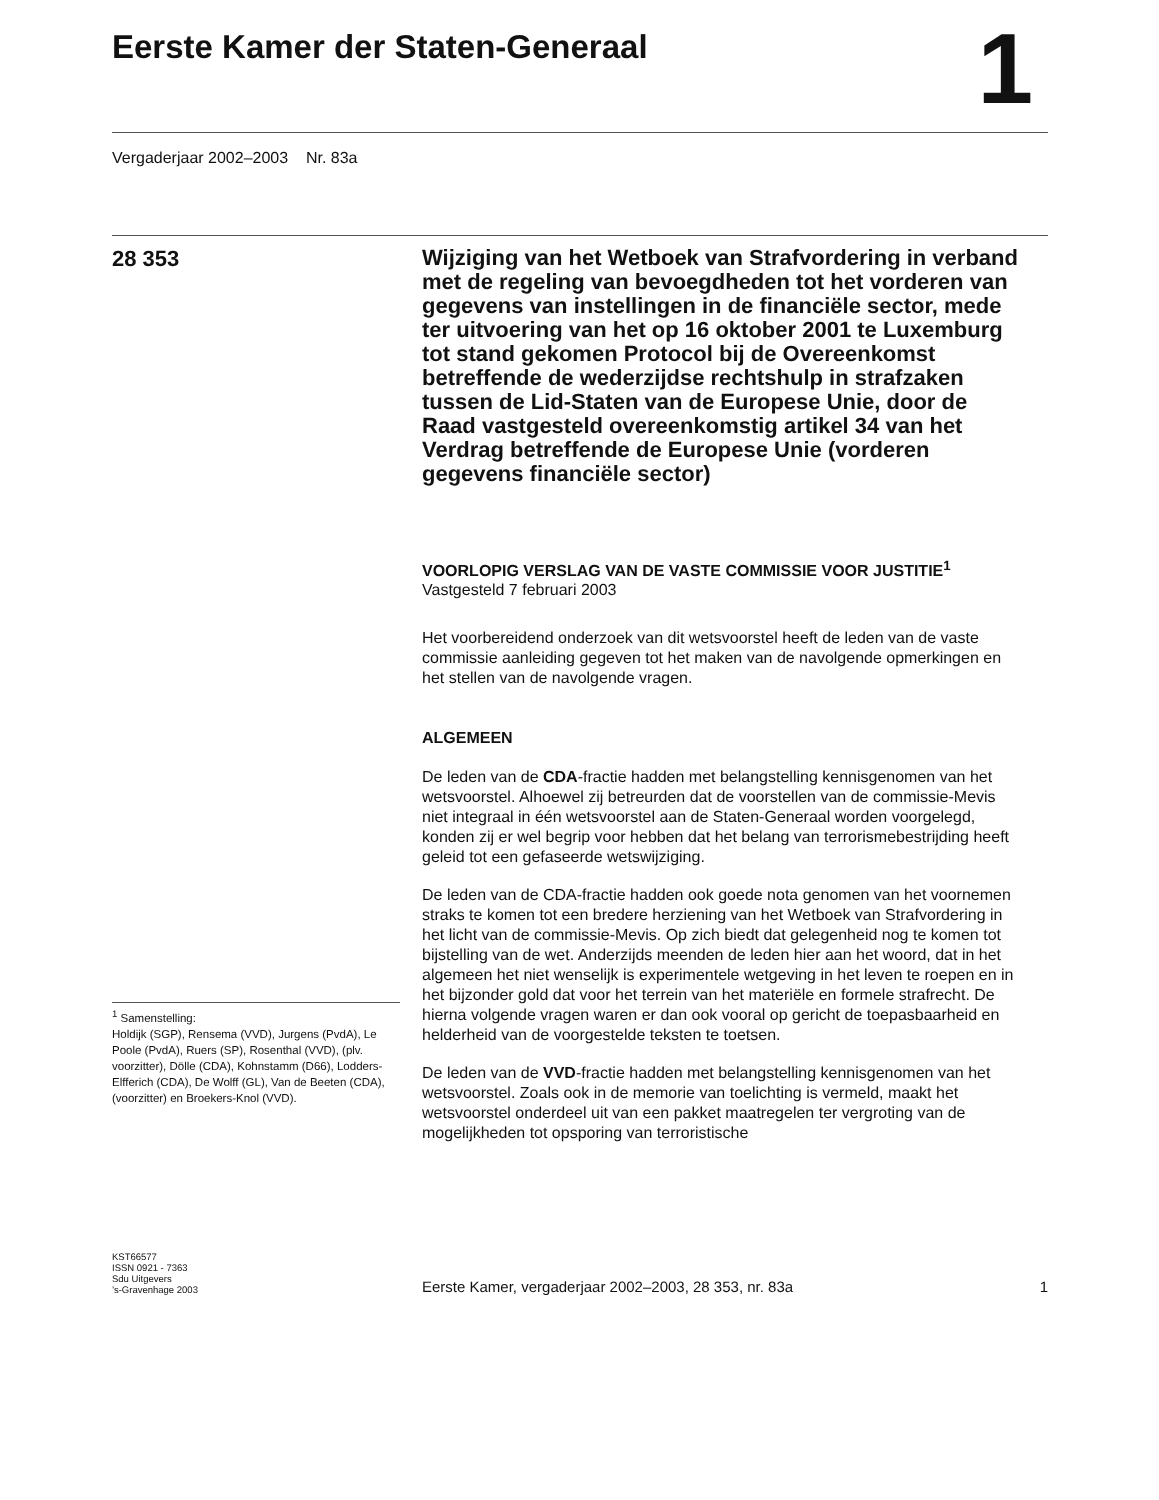Eerste Kamer der Staten-Generaal
1
Vergaderjaar 2002–2003 Nr. 83a
28 353
<sup>1</sup> Samenstelling:
Holdijk (SGP), Rensema (VVD), Jurgens (PvdA), Le Poole (PvdA), Ruers (SP), Rosenthal (VVD), (plv. voorzitter), Dölle (CDA), Kohnstamm (D66), Lodders-Elfferich (CDA), De Wolff (GL), Van de Beeten (CDA), (voorzitter) en Broekers-Knol (VVD).
Wijziging van het Wetboek van Strafvordering in verband met de regeling van bevoegdheden tot het vorderen van gegevens van instellingen in de financiële sector, mede ter uitvoering van het op 16 oktober 2001 te Luxemburg tot stand gekomen Protocol bij de Overeenkomst betreffende de wederzijdse rechtshulp in strafzaken tussen de Lid-Staten van de Europese Unie, door de Raad vastgesteld overeenkomstig artikel 34 van het Verdrag betreffende de Europese Unie (vorderen gegevens financiële sector)
VOORLOPIG VERSLAG VAN DE VASTE COMMISSIE VOOR JUSTITIE<sup>1</sup>
Vastgesteld 7 februari 2003
Het voorbereidend onderzoek van dit wetsvoorstel heeft de leden van de vaste commissie aanleiding gegeven tot het maken van de navolgende opmerkingen en het stellen van de navolgende vragen.
ALGEMEEN
De leden van de CDA-fractie hadden met belangstelling kennisgenomen van het wetsvoorstel. Alhoewel zij betreurden dat de voorstellen van de commissie-Mevis niet integraal in één wetsvoorstel aan de Staten-Generaal worden voorgelegd, konden zij er wel begrip voor hebben dat het belang van terrorismebestrijding heeft geleid tot een gefaseerde wetswijziging.
De leden van de CDA-fractie hadden ook goede nota genomen van het voornemen straks te komen tot een bredere herziening van het Wetboek van Strafvordering in het licht van de commissie-Mevis. Op zich biedt dat gelegenheid nog te komen tot bijstelling van de wet. Anderzijds meenden de leden hier aan het woord, dat in het algemeen het niet wenselijk is experimentele wetgeving in het leven te roepen en in het bijzonder gold dat voor het terrein van het materiële en formele strafrecht. De hierna volgende vragen waren er dan ook vooral op gericht de toepasbaarheid en helderheid van de voorgestelde teksten te toetsen.
De leden van de VVD-fractie hadden met belangstelling kennisgenomen van het wetsvoorstel. Zoals ook in de memorie van toelichting is vermeld, maakt het wetsvoorstel onderdeel uit van een pakket maatregelen ter vergroting van de mogelijkheden tot opsporing van terroristische
KST66577
ISSN 0921 - 7363
Sdu Uitgevers
’s-Gravenhage 2003
Eerste Kamer, vergaderjaar 2002–2003, 28 353, nr. 83a 1